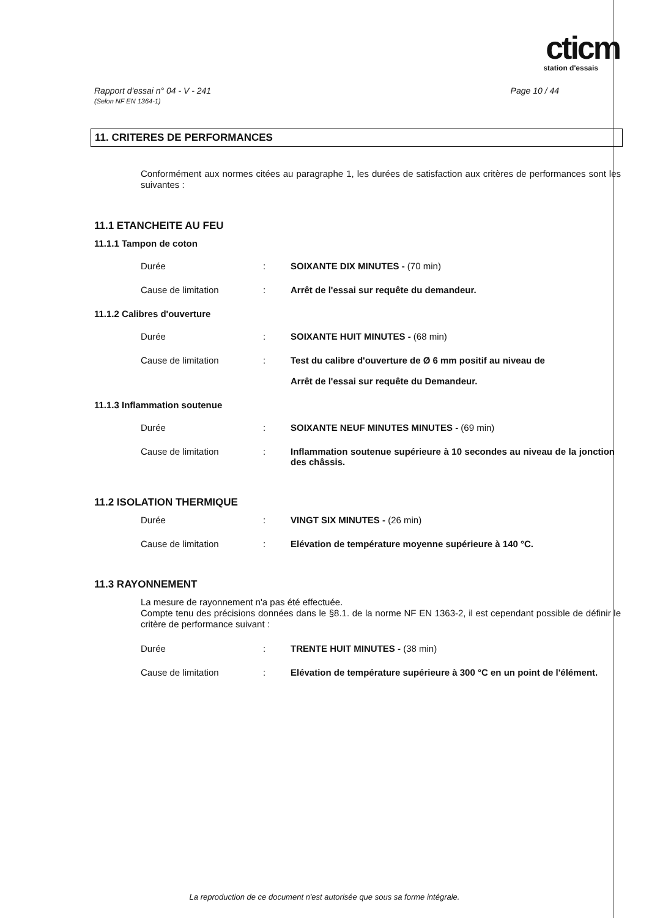cticm
station d'essais
Rapport d'essai n° 04 - V - 241
(Selon NF EN 1364-1)
Page 10 / 44
11. CRITERES DE PERFORMANCES
Conformément aux normes citées au paragraphe 1, les durées de satisfaction aux critères de performances sont les suivantes :
11.1 ETANCHEITE AU FEU
11.1.1 Tampon de coton
Durée : SOIXANTE DIX MINUTES - (70 min)
Cause de limitation : Arrêt de l'essai sur requête du demandeur.
11.1.2 Calibres d'ouverture
Durée : SOIXANTE HUIT MINUTES - (68 min)
Cause de limitation : Test du calibre d'ouverture de Ø 6 mm positif au niveau de
Arrêt de l'essai sur requête du Demandeur.
11.1.3 Inflammation soutenue
Durée : SOIXANTE NEUF MINUTES MINUTES - (69 min)
Cause de limitation : Inflammation soutenue supérieure à 10 secondes au niveau de la jonction des châssis.
11.2 ISOLATION THERMIQUE
Durée : VINGT SIX MINUTES - (26 min)
Cause de limitation : Elévation de température moyenne supérieure à 140 °C.
11.3 RAYONNEMENT
La mesure de rayonnement n'a pas été effectuée.
Compte tenu des précisions données dans le §8.1. de la norme NF EN 1363-2, il est cependant possible de définir le critère de performance suivant :
Durée : TRENTE HUIT MINUTES - (38 min)
Cause de limitation : Elévation de température supérieure à 300 °C en un point de l'élément.
La reproduction de ce document n'est autorisée que sous sa forme intégrale.